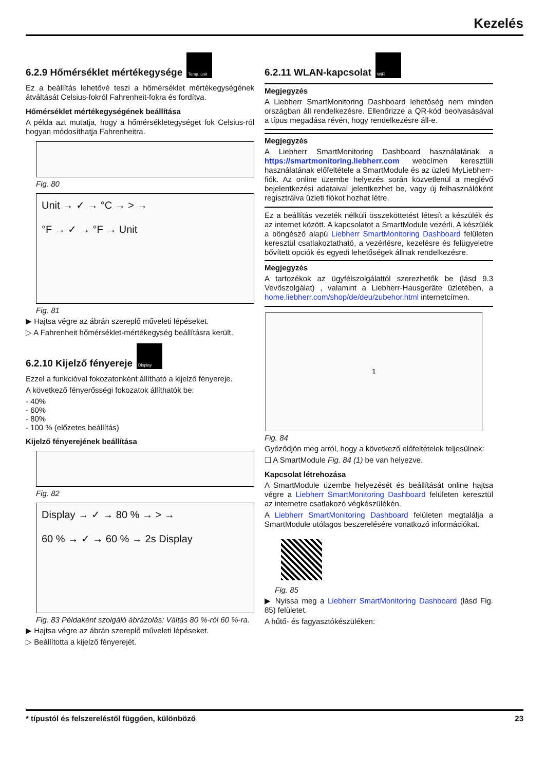Kezelés
6.2.9 Hőmérséklet mértékegysége Temp. unit
Ez a beállítás lehetővé teszi a hőmérséklet mértékegységének átváltását Celsius-fokról Fahrenheit-fokra és fordítva.
Hőmérséklet mértékegységének beállítása
A példa azt mutatja, hogy a hőmérsékletegységet fok Celsius-ról hogyan módosíthatja Fahrenheitra.
Fig. 80
Unit → ✓ → °C → > →
°F → ✓ → °F → Unit
Fig. 81
▶ Hajtsa végre az ábrán szereplő műveleti lépéseket.
▷ A Fahrenheit hőmérséklet-mértékegység beállításra került.
6.2.10 Kijelző fényereje Display
Ezzel a funkcióval fokozatonként állítható a kijelző fényereje.
A következő fényerősségi fokozatok állíthatók be:
- 40%
- 60%
- 80%
- 100 % (előzetes beállítás)
Kijelző fényerejének beállítása
Fig. 82
Display → ✓ → 80 % → > →
60 % → ✓ → 60 % → 2s Display
Fig. 83 Példaként szolgáló ábrázolás: Váltás 80 %-ról 60 %-ra.
▶ Hajtsa végre az ábrán szereplő műveleti lépéseket.
▷ Beállította a kijelző fényerejét.
6.2.11 WLAN-kapcsolat WiFi
Megjegyzés
A Liebherr SmartMonitoring Dashboard lehetőség nem minden országban áll rendelkezésre. Ellenőrizze a QR-kód beolvasásával a típus megadása révén, hogy rendelkezésre áll-e.
Megjegyzés
A Liebherr SmartMonitoring Dashboard használatának a https://smartmonitoring.liebherr.com webcímen keresztüli használatának előfeltétele a SmartModule és az üzleti MyLiebherr-fiók. Az online üzembe helyezés során közvetlenül a meglévő bejelentkezési adataival jelentkezhet be, vagy új felhasználóként regisztrálva üzleti fiókot hozhat létre.
Ez a beállítás vezeték nélküli összeköttetést létesít a készülék és az internet között. A kapcsolatot a SmartModule vezérli. A készülék a böngésző alapú Liebherr SmartMonitoring Dashboard felületen keresztül csatlakoztatható, a vezérlésre, kezelésre és felügyeletre bővített opciók és egyedi lehetőségek állnak rendelkezésre.
Megjegyzés
A tartozékok az ügyfélszolgálattól szerezhetők be (lásd 9.3 Vevőszolgálat) , valamint a Liebherr-Hausgeräte üzletében, a home.liebherr.com/shop/de/deu/zubehor.html internetcímen.
1
Fig. 84
Győződjön meg arról, hogy a következő előfeltételek teljesülnek:
❑ A SmartModule Fig. 84 (1) be van helyezve.
Kapcsolat létrehozása
A SmartModule üzembe helyezését és beállítását online hajtsa végre a Liebherr SmartMonitoring Dashboard felületen keresztül az internetre csatlakozó végkészülékén.
A Liebherr SmartMonitoring Dashboard felületen megtalálja a SmartModule utólagos beszerelésére vonatkozó információkat.
Fig. 85
▶ Nyissa meg a Liebherr SmartMonitoring Dashboard (lásd Fig. 85) felületet.
A hűtő- és fagyasztókészüléken:
* típustól és felszereléstől függően, különböző 23